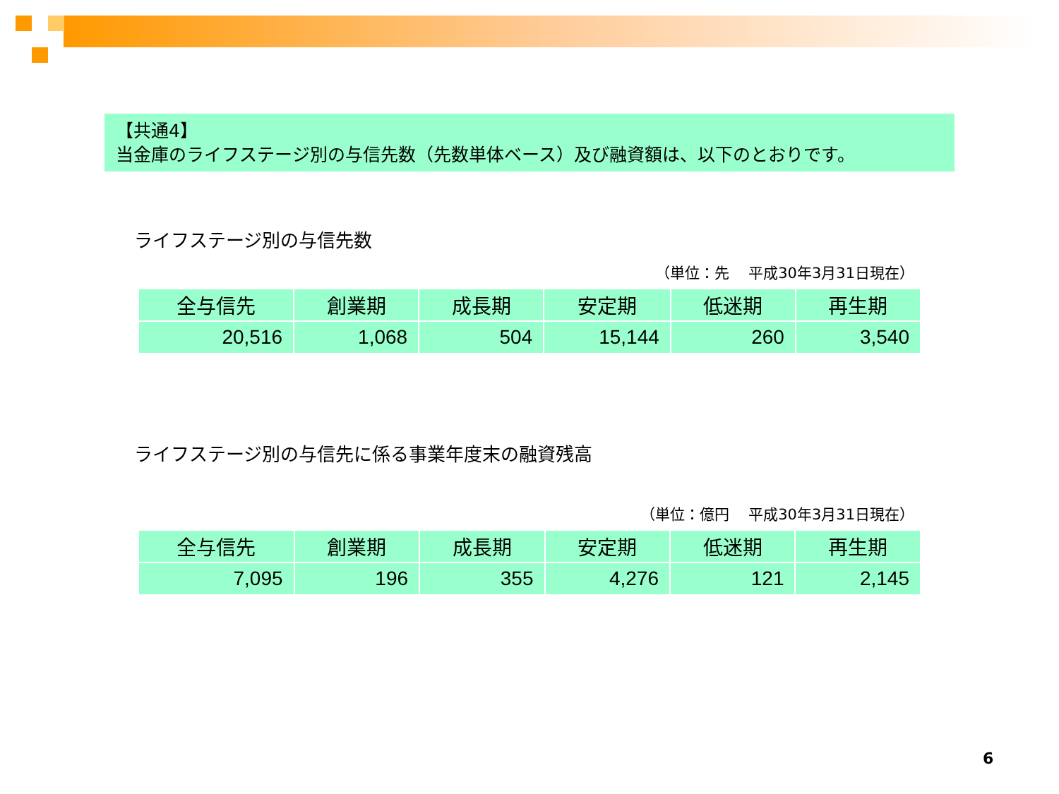【共通4】
当金庫のライフステージ別の与信先数（先数単体ベース）及び融資額は、以下のとおりです。
ライフステージ別の与信先数
（単位：先　 平成30年3月31日現在）
| 全与信先 | 創業期 | 成長期 | 安定期 | 低迷期 | 再生期 |
| --- | --- | --- | --- | --- | --- |
| 20,516 | 1,068 | 504 | 15,144 | 260 | 3,540 |
ライフステージ別の与信先に係る事業年度末の融資残高
（単位：億円　 平成30年3月31日現在）
| 全与信先 | 創業期 | 成長期 | 安定期 | 低迷期 | 再生期 |
| --- | --- | --- | --- | --- | --- |
| 7,095 | 196 | 355 | 4,276 | 121 | 2,145 |
6